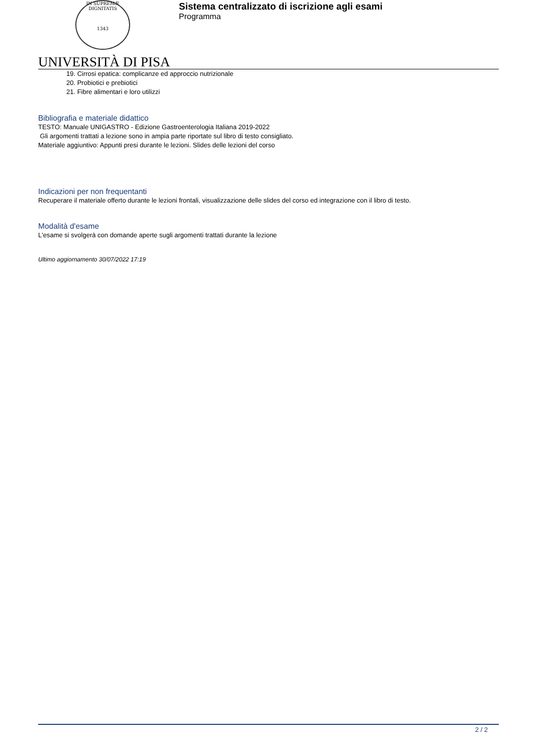IN SUPREMÆ DIGNITATIS
1343
UNIVERSITÀ DI PISA
Sistema centralizzato di iscrizione agli esami
Programma
19. Cirrosi epatica: complicanze ed approccio nutrizionale
20. Probiotici e prebiotici
21. Fibre alimentari e loro utilizzi
Bibliografia e materiale didattico
TESTO: Manuale UNIGASTRO - Edizione Gastroenterologia Italiana 2019-2022
Gli argomenti trattati a lezione sono in ampia parte riportate sul libro di testo consigliato.
Materiale aggiuntivo: Appunti presi durante le lezioni. Slides delle lezioni del corso
Indicazioni per non frequentanti
Recuperare il materiale offerto durante le lezioni frontali, visualizzazione delle slides del corso ed integrazione con il libro di testo.
Modalità d'esame
L'esame si svolgerà con domande aperte sugli argomenti trattati durante la lezione
Ultimo aggiornamento 30/07/2022 17:19
2 / 2